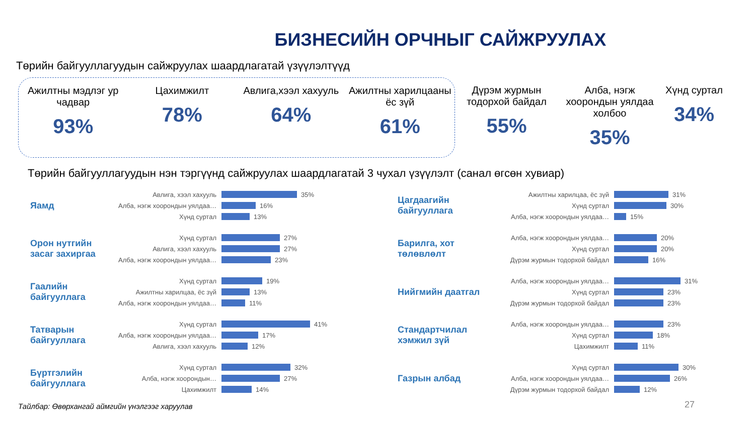БИЗНЕСИЙН ОРЧНЫГ САЙЖРУУЛАХ
Төрийн байгууллагуудын сайжруулах шаардлагатай үзүүлэлтүүд
Ажилтны мэдлэг ур чадвар
93%
Цахимжилт
78%
Авлига,хээл хахууль
64%
Ажилтны харилцааны ёс зүй
61%
Дүрэм журмын тодорхой байдал
55%
Алба, нэгж хоорондын уялдаа холбоо
35%
Хүнд суртал
34%
Төрийн байгууллагуудын нэн тэргүүнд сайжруулах шаардлагатай 3 чухал үзүүлэлт (санал өгсөн хувиар)
Яамд
Авлига, хээл хахууль 35%
Алба, нэгж хоорондын уялдаа… 16%
Хүнд суртал 13%
Орон нутгийн засаг захиргаа
Хүнд суртал 27%
Авлига, хээл хахууль 27%
Алба, нэгж хоорондын уялдаа… 23%
Гаалийн байгууллага
Хүнд суртал 19%
Ажилтны харилцаа, ёс зүй 13%
Алба, нэгж хоорондын уялдаа… 11%
Татварын байгууллага
Хүнд суртал 41%
Алба, нэгж хоорондын уялдаа… 17%
Авлига, хээл хахууль 12%
Бүртгэлийн байгууллага
Хүнд суртал 32%
Алба, нэгж хоорондын… 27%
Цахимжилт 14%
Цагдаагийн байгууллага
Ажилтны харилцаа, ёс зүй 31%
Хүнд суртал 30%
Алба, нэгж хоорондын уялдаа… 15%
Барилга, хот төлөвлөлт
Алба, нэгж хоорондын уялдаа… 20%
Хүнд суртал 20%
Дүрэм журмын тодорхой байдал 16%
Нийгмийн даатгал
Алба, нэгж хоорондын уялдаа… 31%
Хүнд суртал 23%
Дүрэм журмын тодорхой байдал 23%
Стандартчилал хэмжил зүй
Алба, нэгж хоорондын уялдаа… 23%
Хүнд суртал 18%
Цахимжилт 11%
Газрын албад
Хүнд суртал 30%
Алба, нэгж хоорондын уялдаа… 26%
Дүрэм журмын тодорхой байдал 12%
27
Тайлбар: Өвөрхангай аймгийн үнэлгээг харуулав